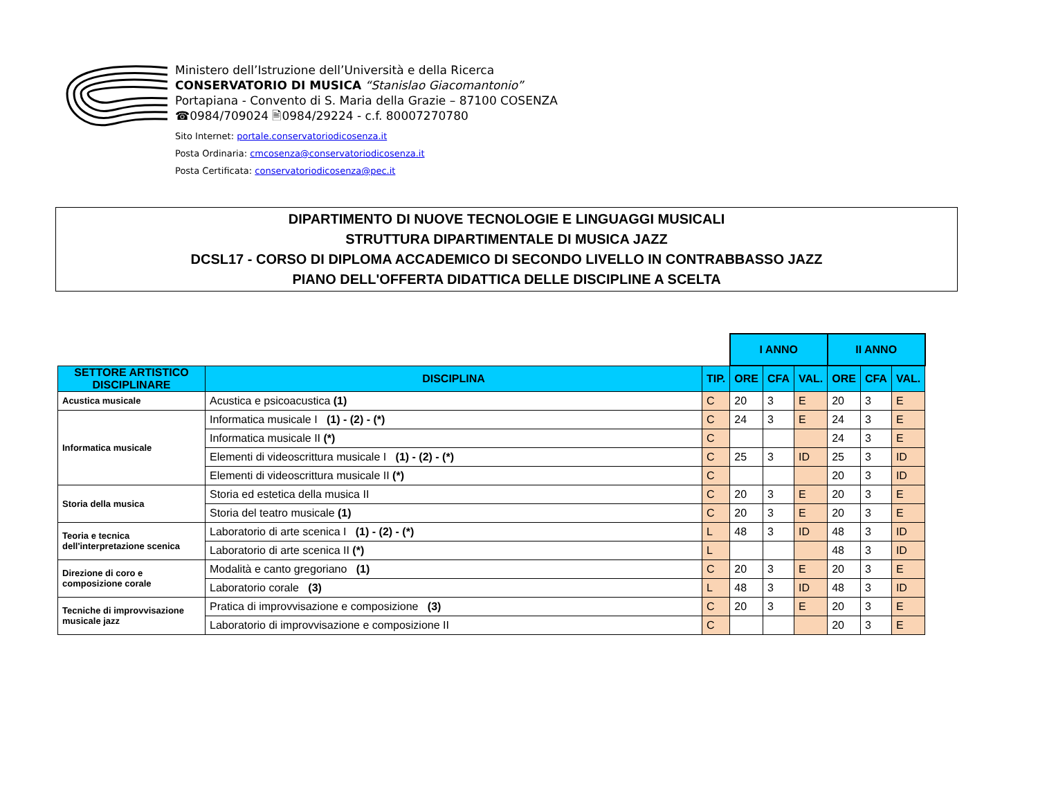Ministero dell’Istruzione dell’Università e della Ricerca
CONSERVATORIO DI MUSICA “Stanislao Giacomantonio”
Portapiana - Convento di S. Maria della Grazie – 87100 COSENZA
☎0984/709024 🖹0984/29224 - c.f. 80007270780
Sito Internet: portale.conservatoriodicosenza.it
Posta Ordinaria: cmcosenza@conservatoriodicosenza.it
Posta Certificata: conservatoriodicosenza@pec.it
DIPARTIMENTO DI NUOVE TECNOLOGIE E LINGUAGGI MUSICALI
STRUTTURA DIPARTIMENTALE DI MUSICA JAZZ
DCSL17 - CORSO DI DIPLOMA ACCADEMICO DI SECONDO LIVELLO IN CONTRABBASSO JAZZ
PIANO DELL'OFFERTA DIDATTICA DELLE DISCIPLINE A SCELTA
| | | | I ANNO | | | II ANNO | | |
| SETTORE ARTISTICO DISCIPLINARE | DISCIPLINA | TIP. | ORE | CFA | VAL. | ORE | CFA | VAL. |
| Acustica musicale | Acustica e psicoacustica (1) | C | 20 | 3 | E | 20 | 3 | E |
| Informatica musicale | Informatica musicale I (1) - (2) - (*) | C | 24 | 3 | E | 24 | 3 | E |
| | Informatica musicale II (*) | C | | | | 24 | 3 | E |
| | Elementi di videoscrittura musicale I (1) - (2) - (*) | C | 25 | 3 | ID | 25 | 3 | ID |
| | Elementi di videoscrittura musicale II (*) | C | | | | 20 | 3 | ID |
| Storia della musica | Storia ed estetica della musica II | C | 20 | 3 | E | 20 | 3 | E |
| | Storia del teatro musicale (1) | C | 20 | 3 | E | 20 | 3 | E |
| Teoria e tecnica dell'interpretazione scenica | Laboratorio di arte scenica I (1) - (2) - (*) | L | 48 | 3 | ID | 48 | 3 | ID |
| | Laboratorio di arte scenica II (*) | L | | | | 48 | 3 | ID |
| Direzione di coro e composizione corale | Modalità e canto gregoriano (1) | C | 20 | 3 | E | 20 | 3 | E |
| | Laboratorio corale (3) | L | 48 | 3 | ID | 48 | 3 | ID |
| Tecniche di improvvisazione musicale jazz | Pratica di improvvisazione e composizione (3) | C | 20 | 3 | E | 20 | 3 | E |
| | Laboratorio di improvvisazione e composizione II | C | | | | 20 | 3 | E |